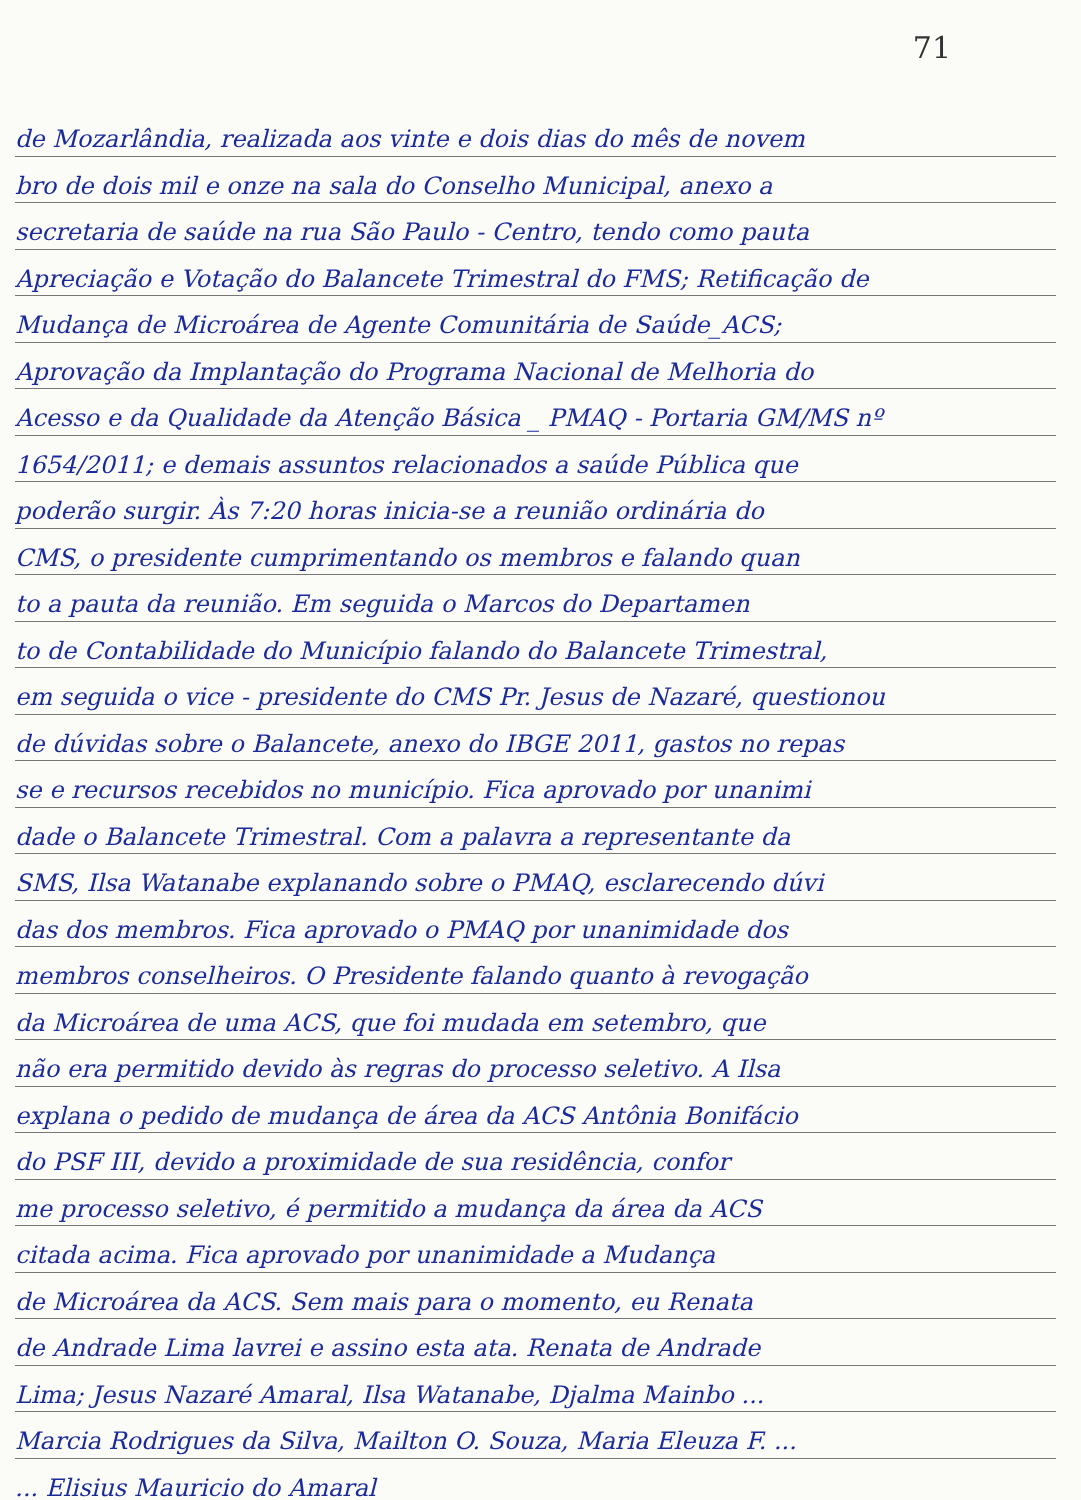71
de Mozarlândia, realizada aos vinte e dois dias do mês de novem
bro de dois mil e onze na sala do Conselho Municipal, anexo a
secretaria de saúde na rua São Paulo - Centro, tendo como pauta
Apreciação e Votação do Balancete Trimestral do FMS; Retificação de
Mudança de Microárea de Agente Comunitária de Saúde_ACS;
Aprovação da Implantação do Programa Nacional de Melhoria do
Acesso e da Qualidade da Atenção Básica _ PMAQ - Portaria GM/MS nº
1654/2011; e demais assuntos relacionados a saúde Pública que
poderão surgir. Às 7:20 horas inicia-se a reunião ordinária do
CMS, o presidente cumprimentando os membros e falando quan
to a pauta da reunião. Em seguida o Marcos do Departamen
to de Contabilidade do Município falando do Balancete Trimestral,
em seguida o vice - presidente do CMS Pr. Jesus de Nazaré, questionou
de dúvidas sobre o Balancete, anexo do IBGE 2011, gastos no repas
se e recursos recebidos no município. Fica aprovado por unanimi
dade o Balancete Trimestral. Com a palavra a representante da
SMS, Ilsa Watanabe explanando sobre o PMAQ, esclarecendo dúvi
das dos membros. Fica aprovado o PMAQ por unanimidade dos
membros conselheiros. O Presidente falando quanto à revogação
da Microárea de uma ACS, que foi mudada em setembro, que
não era permitido devido às regras do processo seletivo. A Ilsa
explana o pedido de mudança de área da ACS Antônia Bonifácio
do PSF III, devido a proximidade de sua residência, confor
me processo seletivo, é permitido a mudança da área da ACS
citada acima. Fica aprovado por unanimidade a Mudança
de Microárea da ACS. Sem mais para o momento, eu Renata
de Andrade Lima lavrei e assino esta ata. Renata de Andrade
Lima; Jesus Nazaré Amaral, Ilsa Watanabe, Djalma Mainbo ...
Marcia Rodrigues da Silva, Mailton O. Souza, Maria Eleuza F. ...
... Elisius Mauricio do Amaral